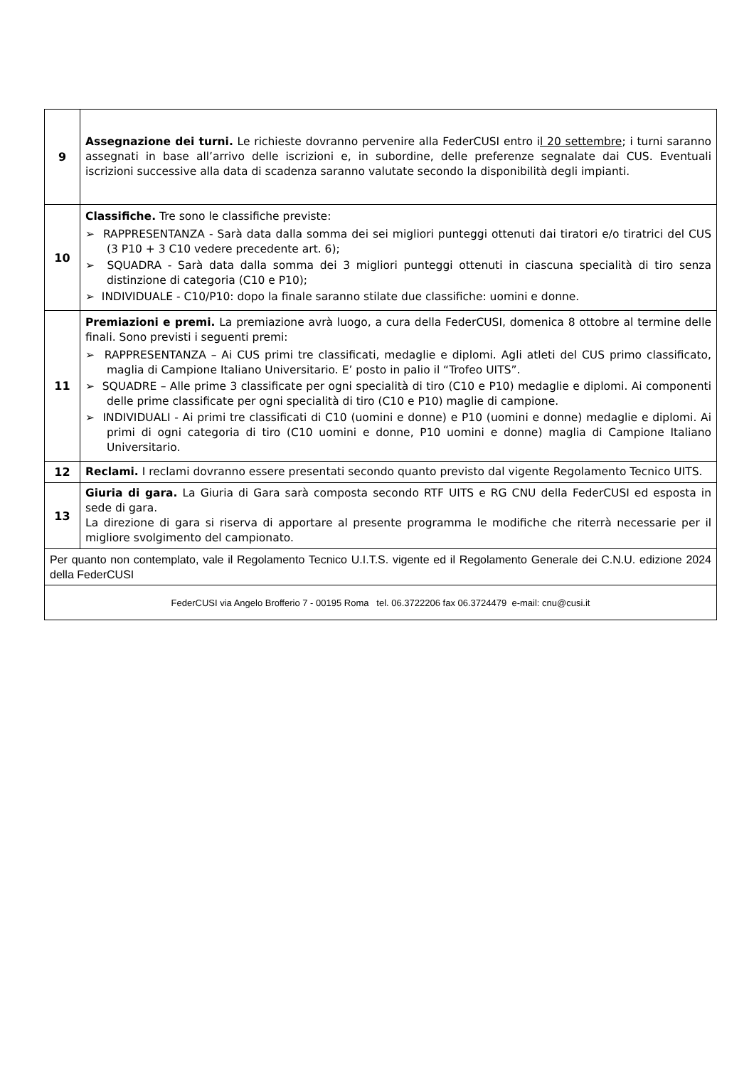| 9 | Assegnazione dei turni. Le richieste dovranno pervenire alla FederCUSI entro i l 20 settembre ; i turni saranno assegnati in base all’arrivo delle iscrizioni e, in subordine, delle preferenze segnalate dai CUS. Eventuali iscrizioni successive alla data di scadenza saranno valutate secondo la disponibilità degli impianti. |
| 10 | Classifiche. Tre sono le classifiche previste: ➢ RAPPRESENTANZA - Sarà data dalla somma dei sei migliori punteggi ottenuti dai tiratori e/o tiratrici del CUS (3 P10 + 3 C10 vedere precedente art. 6); ➢ SQUADRA - Sarà data dalla somma dei 3 migliori punteggi ottenuti in ciascuna specialità di tiro senza distinzione di categoria (C10 e P10); ➢ INDIVIDUALE - C10/P10: dopo la finale saranno stilate due classifiche: uomini e donne. |
| 11 | Premiazioni e premi. La premiazione avrà luogo, a cura della FederCUSI, domenica 8 ottobre al termine delle finali. Sono previsti i seguenti premi: ➢ RAPPRESENTANZA – Ai CUS primi tre classificati, medaglie e diplomi. Agli atleti del CUS primo classificato, maglia di Campione Italiano Universitario. E’ posto in palio il “Trofeo UITS”. ➢ SQUADRE – Alle prime 3 classificate per ogni specialità di tiro (C10 e P10) medaglie e diplomi. Ai componenti delle prime classificate per ogni specialità di tiro (C10 e P10) maglie di campione. ➢ INDIVIDUALI - Ai primi tre classificati di C10 (uomini e donne) e P10 (uomini e donne) medaglie e diplomi. Ai primi di ogni categoria di tiro (C10 uomini e donne, P10 uomini e donne) maglia di Campione Italiano Universitario. |
| 12 | Reclami. I reclami dovranno essere presentati secondo quanto previsto dal vigente Regolamento Tecnico UITS. |
| 13 | Giuria di gara. La Giuria di Gara sarà composta secondo RTF UITS e RG CNU della FederCUSI ed esposta in sede di gara. La direzione di gara si riserva di apportare al presente programma le modifiche che riterrà necessarie per il migliore svolgimento del campionato. |
| Per quanto non contemplato, vale il Regolamento Tecnico U.I.T.S. vigente ed il Regolamento Generale dei C.N.U. edizione 2024 della FederCUSI | |
| FederCUSI via Angelo Brofferio 7 - 00195 Roma tel. 06.3722206 fax 06.3724479 e-mail: cnu@cusi.it | |